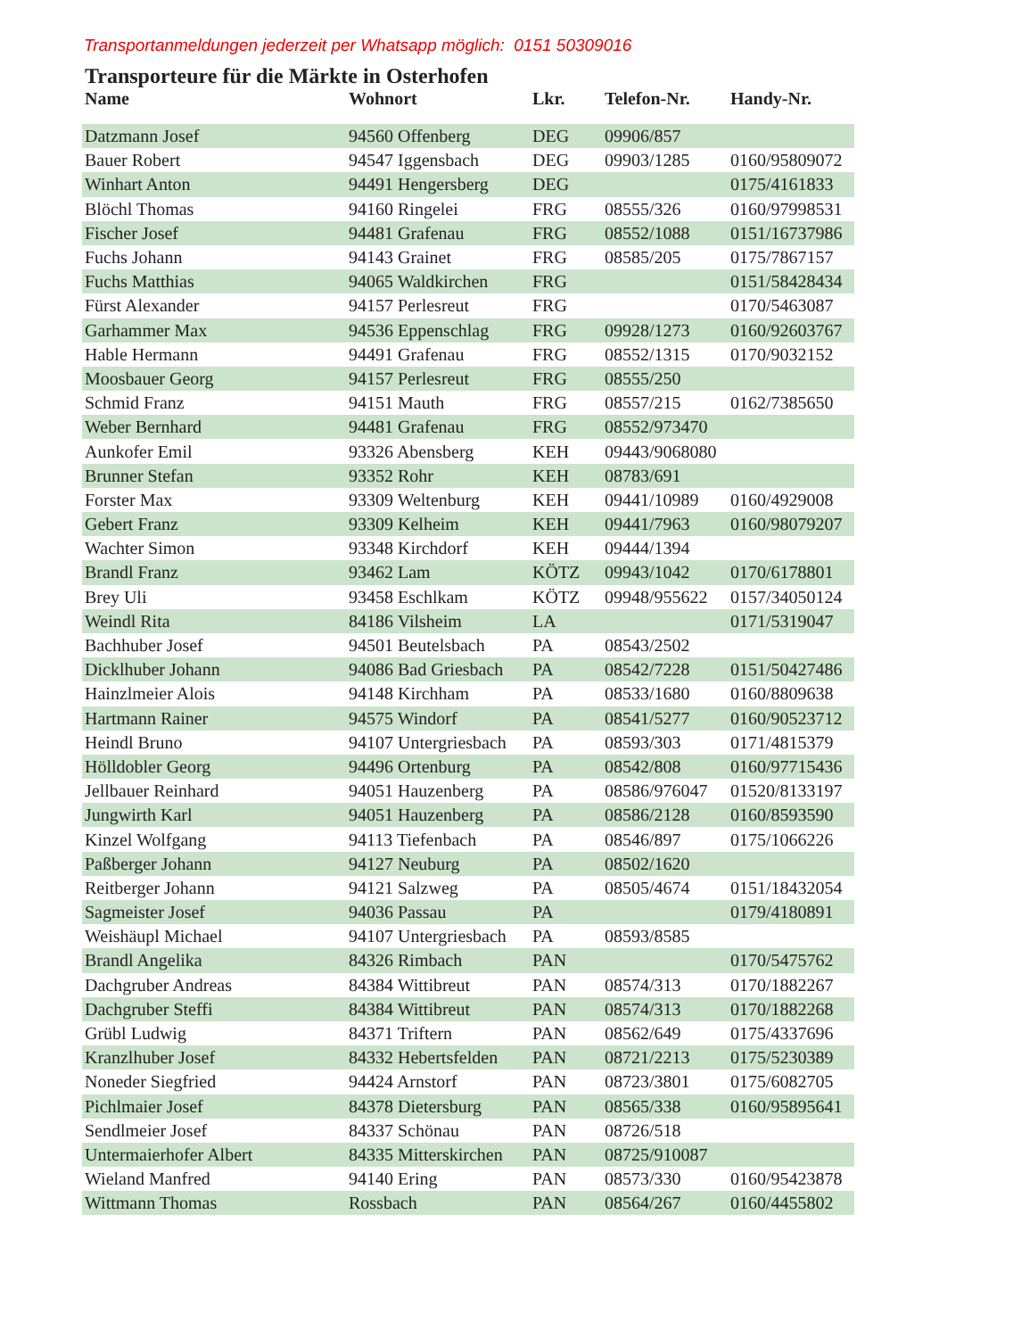Transportanmeldungen jederzeit per Whatsapp möglich: 0151 50309016
Transporteure für die Märkte in Osterhofen
| Name | Wohnort | Lkr. | Telefon-Nr. | Handy-Nr. |
| --- | --- | --- | --- | --- |
| Datzmann Josef | 94560 Offenberg | DEG | 09906/857 | |
| Bauer Robert | 94547 Iggensbach | DEG | 09903/1285 | 0160/95809072 |
| Winhart Anton | 94491 Hengersberg | DEG | | 0175/4161833 |
| Blöchl Thomas | 94160 Ringelei | FRG | 08555/326 | 0160/97998531 |
| Fischer Josef | 94481 Grafenau | FRG | 08552/1088 | 0151/16737986 |
| Fuchs Johann | 94143 Grainet | FRG | 08585/205 | 0175/7867157 |
| Fuchs Matthias | 94065 Waldkirchen | FRG | | 0151/58428434 |
| Fürst Alexander | 94157 Perlesreut | FRG | | 0170/5463087 |
| Garhammer Max | 94536 Eppenschlag | FRG | 09928/1273 | 0160/92603767 |
| Hable Hermann | 94491 Grafenau | FRG | 08552/1315 | 0170/9032152 |
| Moosbauer Georg | 94157 Perlesreut | FRG | 08555/250 | |
| Schmid Franz | 94151 Mauth | FRG | 08557/215 | 0162/7385650 |
| Weber Bernhard | 94481 Grafenau | FRG | 08552/973470 | |
| Aunkofer Emil | 93326 Abensberg | KEH | 09443/9068080 | |
| Brunner Stefan | 93352 Rohr | KEH | 08783/691 | |
| Forster Max | 93309 Weltenburg | KEH | 09441/10989 | 0160/4929008 |
| Gebert Franz | 93309 Kelheim | KEH | 09441/7963 | 0160/98079207 |
| Wachter Simon | 93348 Kirchdorf | KEH | 09444/1394 | |
| Brandl Franz | 93462 Lam | KÖTZ | 09943/1042 | 0170/6178801 |
| Brey Uli | 93458 Eschlkam | KÖTZ | 09948/955622 | 0157/34050124 |
| Weindl Rita | 84186 Vilsheim | LA | | 0171/5319047 |
| Bachhuber Josef | 94501 Beutelsbach | PA | 08543/2502 | |
| Dicklhuber Johann | 94086 Bad Griesbach | PA | 08542/7228 | 0151/50427486 |
| Hainzlmeier Alois | 94148 Kirchham | PA | 08533/1680 | 0160/8809638 |
| Hartmann Rainer | 94575 Windorf | PA | 08541/5277 | 0160/90523712 |
| Heindl Bruno | 94107 Untergriesbach | PA | 08593/303 | 0171/4815379 |
| Hölldobler Georg | 94496 Ortenburg | PA | 08542/808 | 0160/97715436 |
| Jellbauer Reinhard | 94051 Hauzenberg | PA | 08586/976047 | 01520/8133197 |
| Jungwirth Karl | 94051 Hauzenberg | PA | 08586/2128 | 0160/8593590 |
| Kinzel Wolfgang | 94113 Tiefenbach | PA | 08546/897 | 0175/1066226 |
| Paßberger Johann | 94127 Neuburg | PA | 08502/1620 | |
| Reitberger Johann | 94121 Salzweg | PA | 08505/4674 | 0151/18432054 |
| Sagmeister Josef | 94036 Passau | PA | | 0179/4180891 |
| Weishäupl Michael | 94107 Untergriesbach | PA | 08593/8585 | |
| Brandl Angelika | 84326 Rimbach | PAN | | 0170/5475762 |
| Dachgruber Andreas | 84384 Wittibreut | PAN | 08574/313 | 0170/1882267 |
| Dachgruber Steffi | 84384 Wittibreut | PAN | 08574/313 | 0170/1882268 |
| Grübl Ludwig | 84371 Triftern | PAN | 08562/649 | 0175/4337696 |
| Kranzlhuber Josef | 84332 Hebertsfelden | PAN | 08721/2213 | 0175/5230389 |
| Noneder Siegfried | 94424 Arnstorf | PAN | 08723/3801 | 0175/6082705 |
| Pichlmaier Josef | 84378 Dietersburg | PAN | 08565/338 | 0160/95895641 |
| Sendlmeier Josef | 84337 Schönau | PAN | 08726/518 | |
| Untermaierhofer Albert | 84335 Mitterskirchen | PAN | 08725/910087 | |
| Wieland Manfred | 94140 Ering | PAN | 08573/330 | 0160/95423878 |
| Wittmann Thomas | Rossbach | PAN | 08564/267 | 0160/4455802 |